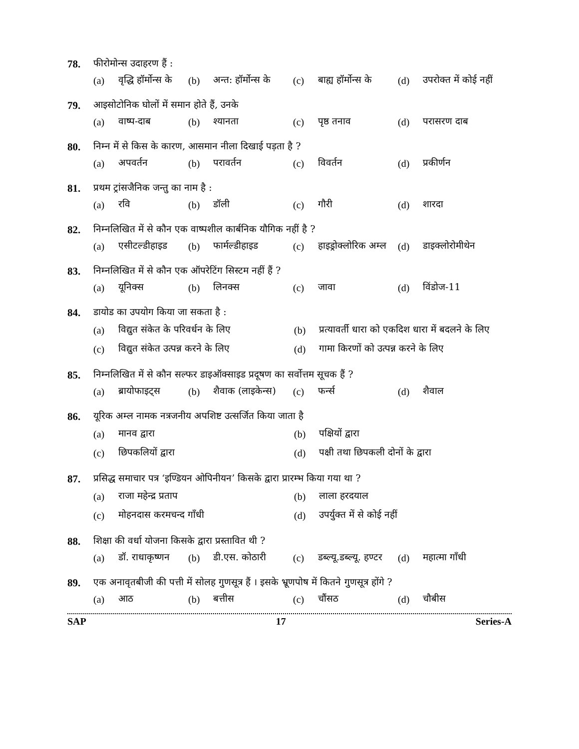78. फीरोमोन्स उदाहरण हैं :
(a) वृद्धि हॉर्मोन्स के (b) अन्त: हॉर्मोन्स के (c) बाह्य हॉर्मोन्स के (d) उपरोक्त में कोई नहीं
79. आइसोटोनिक घोलों में समान होते हैं, उनके
(a) वाष्प-दाब (b) श्यानता (c) पृष्ठ तनाव (d) परासरण दाब
80. निम्न में से किस के कारण, आसमान नीला दिखाई पड़ता है ?
(a) अपवर्तन (b) परावर्तन (c) विवर्तन (d) प्रकीर्णन
81. प्रथम ट्रांसजैनिक जन्तु का नाम है :
(a) रवि (b) डॉली (c) गौरी (d) शारदा
82. निम्नलिखित में से कौन एक वाष्पशील कार्बनिक यौगिक नहीं है ?
(a) एसीटल्डीहाइड (b) फार्मल्डीहाइड (c) हाइड्रोक्लोरिक अम्ल (d) डाइक्लोरोमीथेन
83. निम्नलिखित में से कौन एक ऑपरेटिंग सिस्टम नहीं हैं ?
(a) यूनिक्स (b) लिनक्स (c) जावा (d) विंडोज-11
84. डायोड का उपयोग किया जा सकता है :
(a) विद्युत संकेत के परिवर्धन के लिए (b) प्रत्यावर्ती धारा को एकदिश धारा में बदलने के लिए
(c) विद्युत संकेत उत्पन्न करने के लिए (d) गामा किरणों को उत्पन्न करने के लिए
85. निम्नलिखित में से कौन सल्फर डाइऑक्साइड प्रदूषण का सर्वोत्तम सूचक हैं ?
(a) ब्रायोफाइट्स (b) शैवाक (लाइकेन्स) (c) फर्न्स (d) शैवाल
86. यूरिक अम्ल नामक नत्रजनीय अपशिष्ट उत्सर्जित किया जाता है
(a) मानव द्वारा (b) पक्षियों द्वारा
(c) छिपकलियों द्वारा (d) पक्षी तथा छिपकली दोनों के द्वारा
87. प्रसिद्ध समाचार पत्र ‘इण्डियन ओपिनीयन’ किसके द्वारा प्रारम्भ किया गया था ?
(a) राजा महेन्द्र प्रताप (b) लाला हरदयाल
(c) मोहनदास करमचन्द गाँधी (d) उपर्युक्त में से कोई नहीं
88. शिक्षा की वर्धा योजना किसके द्वारा प्रस्तावित थी ?
(a) डॉ. राधाकृष्णन (b) डी.एस. कोठारी (c) डब्ल्यू.डब्ल्यू. हण्टर (d) महात्मा गाँधी
89. एक अनावृतबीजी की पत्ती में सोलह गुणसूत्र हैं । इसके भ्रूणपोष में कितने गुणसूत्र होंगे ?
(a) आठ (b) बत्तीस (c) चौंसठ (d) चौबीस
SAP 17 Series-A